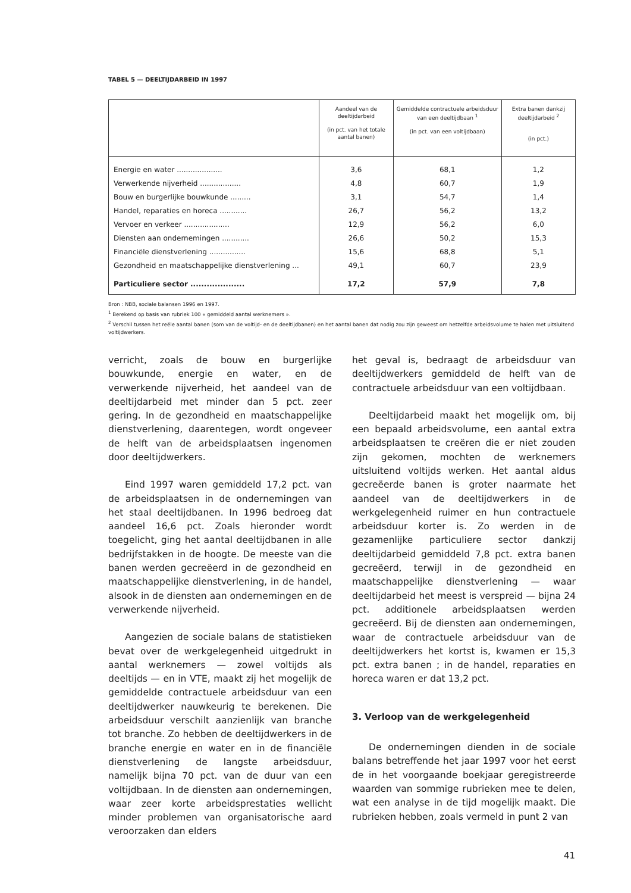TABEL 5 — DEELTIJDARBEID IN 1997
| | Aandeel van de deeltijdarbeid (in pct. van het totale aantal banen) | Gemiddelde contractuele arbeidsduur van een deeltijdbaan <sup>1</sup> (in pct. van een voltijdbaan) | Extra banen dankzij deeltijdarbeid <sup>2</sup> (in pct.) |
| --- | --- | --- | --- |
| Energie en water .................... | 3,6 | 68,1 | 1,2 |
| Verwerkende nijverheid .................. | 4,8 | 60,7 | 1,9 |
| Bouw en burgerlijke bouwkunde ......... | 3,1 | 54,7 | 1,4 |
| Handel, reparaties en horeca ............ | 26,7 | 56,2 | 13,2 |
| Vervoer en verkeer .................... | 12,9 | 56,2 | 6,0 |
| Diensten aan ondernemingen ............ | 26,6 | 50,2 | 15,3 |
| Financiële dienstverlening ................ | 15,6 | 68,8 | 5,1 |
| Gezondheid en maatschappelijke dienstverlening ... | 49,1 | 60,7 | 23,9 |
| Particuliere sector .................... | 17,2 | 57,9 | 7,8 |
Bron : NBB, sociale balansen 1996 en 1997.
<sup>1</sup> Berekend op basis van rubriek 100 « gemiddeld aantal werknemers ».
<sup>2</sup> Verschil tussen het reële aantal banen (som van de voltijd- en de deeltijdbanen) en het aantal banen dat nodig zou zijn geweest om hetzelfde arbeidsvolume te halen met uitsluitend voltijdwerkers.
verricht, zoals de bouw en burgerlijke bouwkunde, energie en water, en de verwerkende nijverheid, het aandeel van de deeltijdarbeid met minder dan 5 pct. zeer gering. In de gezondheid en maatschappelijke dienstverlening, daarentegen, wordt ongeveer de helft van de arbeidsplaatsen ingenomen door deeltijdwerkers.
Eind 1997 waren gemiddeld 17,2 pct. van de arbeidsplaatsen in de ondernemingen van het staal deeltijdbanen. In 1996 bedroeg dat aandeel 16,6 pct. Zoals hieronder wordt toegelicht, ging het aantal deeltijdbanen in alle bedrijfstakken in de hoogte. De meeste van die banen werden gecreëerd in de gezondheid en maatschappelijke dienstverlening, in de handel, alsook in de diensten aan ondernemingen en de verwerkende nijverheid.
Aangezien de sociale balans de statistieken bevat over de werkgelegenheid uitgedrukt in aantal werknemers — zowel voltijds als deeltijds — en in VTE, maakt zij het mogelijk de gemiddelde contractuele arbeidsduur van een deeltijdwerker nauwkeurig te berekenen. Die arbeidsduur verschilt aanzienlijk van branche tot branche. Zo hebben de deeltijdwerkers in de branche energie en water en in de financiële dienstverlening de langste arbeidsduur, namelijk bijna 70 pct. van de duur van een voltijdbaan. In de diensten aan ondernemingen, waar zeer korte arbeidsprestaties wellicht minder problemen van organisatorische aard veroorzaken dan elders
het geval is, bedraagt de arbeidsduur van deeltijdwerkers gemiddeld de helft van de contractuele arbeidsduur van een voltijdbaan.
Deeltijdarbeid maakt het mogelijk om, bij een bepaald arbeidsvolume, een aantal extra arbeidsplaatsen te creëren die er niet zouden zijn gekomen, mochten de werknemers uitsluitend voltijds werken. Het aantal aldus gecreëerde banen is groter naarmate het aandeel van de deeltijdwerkers in de werkgelegenheid ruimer en hun contractuele arbeidsduur korter is. Zo werden in de gezamenlijke particuliere sector dankzij deeltijdarbeid gemiddeld 7,8 pct. extra banen gecreëerd, terwijl in de gezondheid en maatschappelijke dienstverlening — waar deeltijdarbeid het meest is verspreid — bijna 24 pct. additionele arbeidsplaatsen werden gecreëerd. Bij de diensten aan ondernemingen, waar de contractuele arbeidsduur van de deeltijdwerkers het kortst is, kwamen er 15,3 pct. extra banen ; in de handel, reparaties en horeca waren er dat 13,2 pct.
3. Verloop van de werkgelegenheid
De ondernemingen dienden in de sociale balans betreffende het jaar 1997 voor het eerst de in het voorgaande boekjaar geregistreerde waarden van sommige rubrieken mee te delen, wat een analyse in de tijd mogelijk maakt. Die rubrieken hebben, zoals vermeld in punt 2 van
41